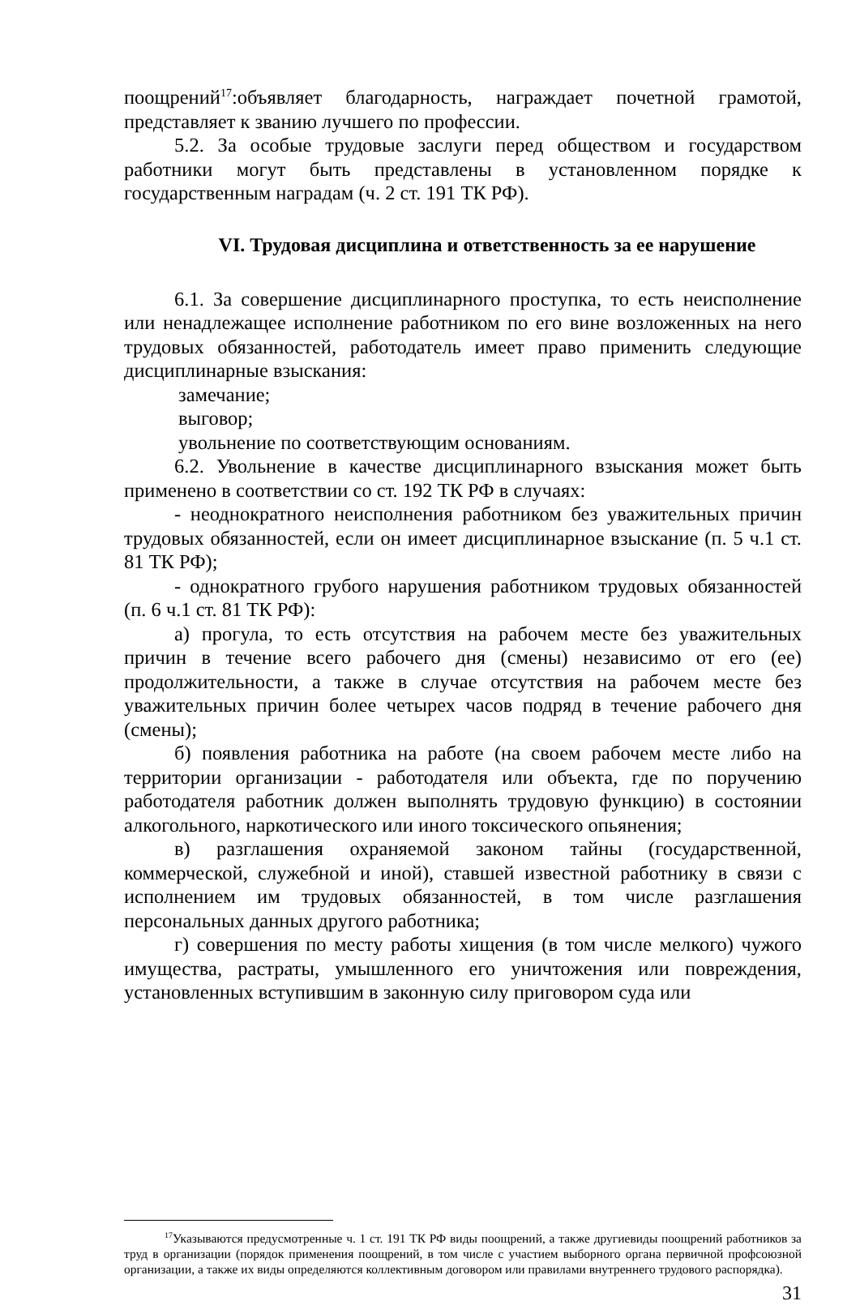поощрений<sup>17</sup>:объявляет благодарность, награждает почетной грамотой, представляет к званию лучшего по профессии.
5.2. За особые трудовые заслуги перед обществом и государством работники могут быть представлены в установленном порядке к государственным наградам (ч. 2 ст. 191 ТК РФ).
VI. Трудовая дисциплина и ответственность за ее нарушение
6.1. За совершение дисциплинарного проступка, то есть неисполнение или ненадлежащее исполнение работником по его вине возложенных на него трудовых обязанностей, работодатель имеет право применить следующие дисциплинарные взыскания:
замечание;
выговор;
увольнение по соответствующим основаниям.
6.2. Увольнение в качестве дисциплинарного взыскания может быть применено в соответствии со ст. 192 ТК РФ в случаях:
- неоднократного неисполнения работником без уважительных причин трудовых обязанностей, если он имеет дисциплинарное взыскание (п. 5 ч.1 ст. 81 ТК РФ);
- однократного грубого нарушения работником трудовых обязанностей (п. 6 ч.1 ст. 81 ТК РФ):
а) прогула, то есть отсутствия на рабочем месте без уважительных причин в течение всего рабочего дня (смены) независимо от его (ее) продолжительности, а также в случае отсутствия на рабочем месте без уважительных причин более четырех часов подряд в течение рабочего дня (смены);
б) появления работника на работе (на своем рабочем месте либо на территории организации - работодателя или объекта, где по поручению работодателя работник должен выполнять трудовую функцию) в состоянии алкогольного, наркотического или иного токсического опьянения;
в) разглашения охраняемой законом тайны (государственной, коммерческой, служебной и иной), ставшей известной работнику в связи с исполнением им трудовых обязанностей, в том числе разглашения персональных данных другого работника;
г) совершения по месту работы хищения (в том числе мелкого) чужого имущества, растраты, умышленного его уничтожения или повреждения, установленных вступившим в законную силу приговором суда или
<sup>17</sup> Указываются предусмотренные ч. 1 ст. 191 ТК РФ виды поощрений, а также другиевиды поощрений работников за труд в организации (порядок применения поощрений, в том числе с участием выборного органа первичной профсоюзной организации, а также их виды определяются коллективным договором или правилами внутреннего трудового распорядка).
31